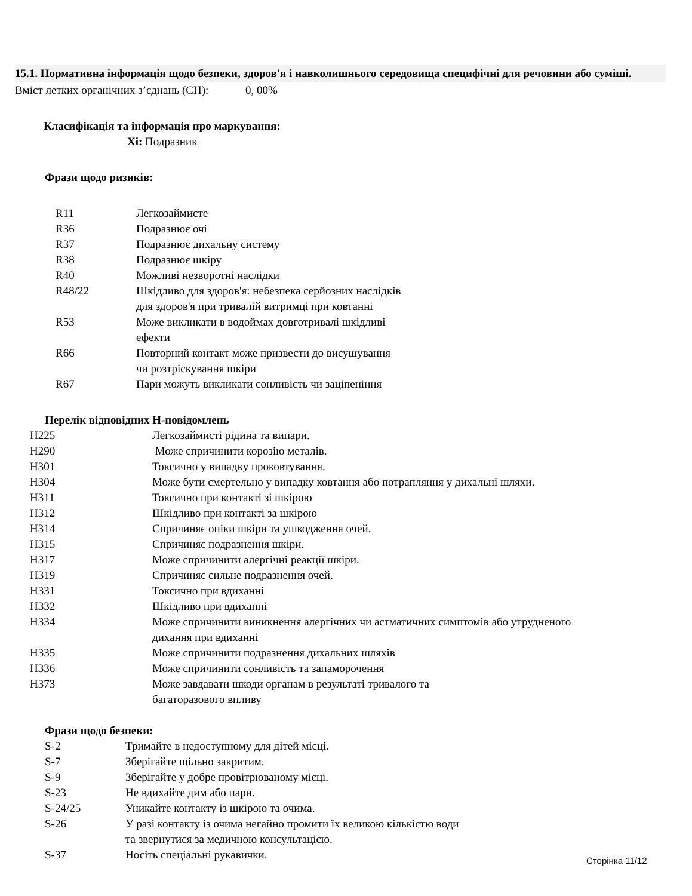15.1. Нормативна інформація щодо безпеки, здоров'я і навколишнього середовища специфічні для речовини або суміші.
Вміст летких органічних з’єднань (СН): 0, 00%
Класифікація та інформація про маркування:
Xi: Подразник
Фрази щодо ризиків:
| R11 | Легкозаймисте |
| R36 | Подразнює очі |
| R37 | Подразнює дихальну систему |
| R38 | Подразнює шкіру |
| R40 | Можливі незворотні наслідки |
| R48/22 | Шкідливо для здоров'я: небезпека серйозних наслідків для здоров'я при тривалій витримці при ковтанні |
| R53 | Може викликати в водоймах довготривалі шкідливі ефекти |
| R66 | Повторний контакт може призвести до висушування чи розтріскування шкіри |
| R67 | Пари можуть викликати сонливість чи заціпеніння |
Перелік відповідних Н-повідомлень
| H225 | Легкозаймисті рідина та випари. |
| H290 | Може спричинити корозію металів. |
| H301 | Токсично у випадку проковтування. |
| H304 | Може бути смертельно у випадку ковтання або потрапляння у дихальні шляхи. |
| H311 | Токсично при контакті зі шкірою |
| H312 | Шкідливо при контакті за шкірою |
| H314 | Спричиняє опіки шкіри та ушкодження очей. |
| H315 | Спричиняє подразнення шкіри. |
| H317 | Може спричинити алергічні реакції шкіри. |
| H319 | Спричиняє сильне подразнення очей. |
| H331 | Токсично при вдиханні |
| H332 | Шкідливо при вдиханні |
| H334 | Може спричинити виникнення алергічних чи астматичних симптомів або утрудненого дихання при вдиханні |
| H335 | Може спричинити подразнення дихальних шляхів |
| H336 | Може спричинити сонливість та запаморочення |
| H373 | Може завдавати шкоди органам в результаті тривалого та багаторазового впливу |
Фрази щодо безпеки:
| S-2 | Тримайте в недоступному для дітей місці. |
| S-7 | Зберігайте щільно закритим. |
| S-9 | Зберігайте у добре провітрюваному місці. |
| S-23 | Не вдихайте дим або пари. |
| S-24/25 | Уникайте контакту із шкірою та очима. |
| S-26 | У разі контакту із очима негайно промити їх великою кількістю води та звернутися за медичною консультацією. |
| S-37 | Носіть спеціальні рукавички. |
Сторінка 11/12